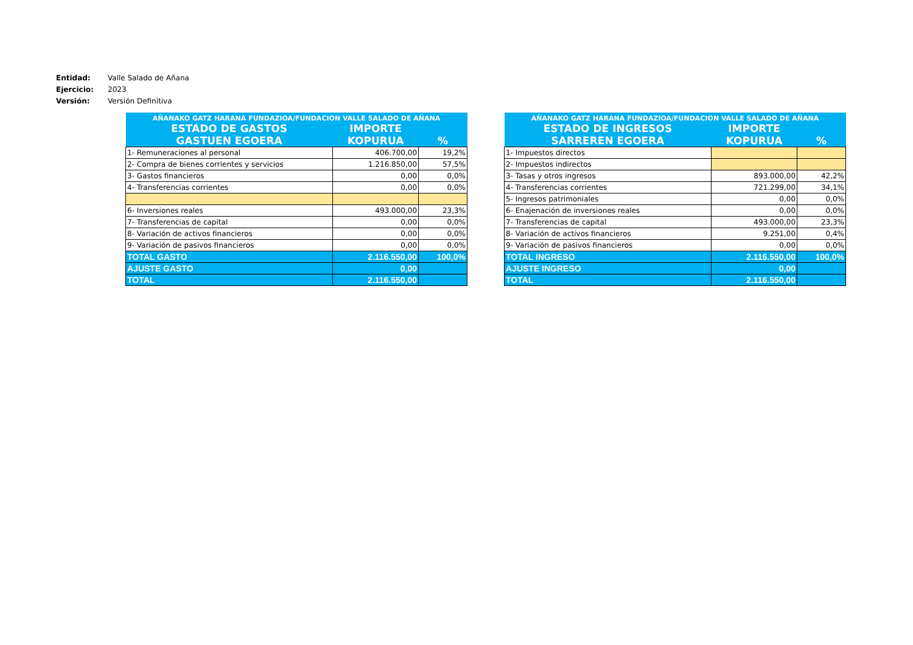| Entidad: | Valle Salado de Añana |
| Ejercicio: | 2023 |
| Versión: | Versión Definitiva |
| AÑANAKO GATZ HARANA FUNDAZIOA/FUNDACION VALLE SALADO DE AÑANA | | |
| --- | --- | --- |
| ESTADO DE GASTOS | IMPORTE | |
| GASTUEN EGOERA | KOPURUA | % |
| 1- Remuneraciones al personal | 406.700,00 | 19,2% |
| 2- Compra de bienes corrientes y servicios | 1.216.850,00 | 57,5% |
| 3- Gastos financieros | 0,00 | 0,0% |
| 4- Transferencias corrientes | 0,00 | 0,0% |
| 6- Inversiones reales | 493.000,00 | 23,3% |
| 7- Transferencias de capital | 0,00 | 0,0% |
| 8- Variación de activos financieros | 0,00 | 0,0% |
| 9- Variación de pasivos financieros | 0,00 | 0,0% |
| TOTAL GASTO | 2.116.550,00 | 100,0% |
| AJUSTE GASTO | 0,00 | |
| TOTAL | 2.116.550,00 | |
| AÑANAKO GATZ HARANA FUNDAZIOA/FUNDACION VALLE SALADO DE AÑANA | | |
| --- | --- | --- |
| ESTADO DE INGRESOS | IMPORTE | |
| SARREREN EGOERA | KOPURUA | % |
| 1- Impuestos directos | | |
| 2- Impuestos indirectos | | |
| 3- Tasas y otros ingresos | 893.000,00 | 42,2% |
| 4- Transferencias corrientes | 721.299,00 | 34,1% |
| 5- Ingresos patrimoniales | 0,00 | 0,0% |
| 6- Enajenación de inversiones reales | 0,00 | 0,0% |
| 7- Transferencias de capital | 493.000,00 | 23,3% |
| 8- Variación de activos financieros | 9.251,00 | 0,4% |
| 9- Variación de pasivos financieros | 0,00 | 0,0% |
| TOTAL INGRESO | 2.116.550,00 | 100,0% |
| AJUSTE INGRESO | 0,00 | |
| TOTAL | 2.116.550,00 | |